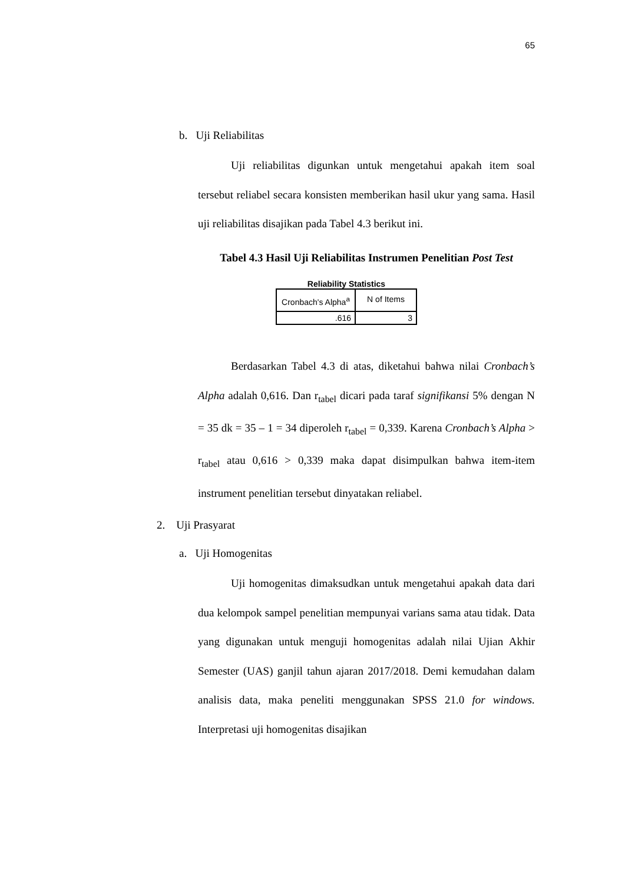65
b. Uji Reliabilitas
Uji reliabilitas digunkan untuk mengetahui apakah item soal tersebut reliabel secara konsisten memberikan hasil ukur yang sama. Hasil uji reliabilitas disajikan pada Tabel 4.3 berikut ini.
Tabel 4.3 Hasil Uji Reliabilitas Instrumen Penelitian Post Test
Reliability Statistics
| Cronbach's Alpha<sup>a</sup> | N of Items |
| .616 | 3 |
Berdasarkan Tabel 4.3 di atas, diketahui bahwa nilai Cronbach’s Alpha adalah 0,616. Dan r<sub>tabel</sub> dicari pada taraf signifikansi 5% dengan N = 35 dk = 35 – 1 = 34 diperoleh r<sub>tabel</sub> = 0,339. Karena Cronbach’s Alpha > r<sub>tabel</sub> atau 0,616 > 0,339 maka dapat disimpulkan bahwa item-item instrument penelitian tersebut dinyatakan reliabel.
2. Uji Prasyarat
a. Uji Homogenitas
Uji homogenitas dimaksudkan untuk mengetahui apakah data dari dua kelompok sampel penelitian mempunyai varians sama atau tidak. Data yang digunakan untuk menguji homogenitas adalah nilai Ujian Akhir Semester (UAS) ganjil tahun ajaran 2017/2018. Demi kemudahan dalam analisis data, maka peneliti menggunakan SPSS 21.0 for windows. Interpretasi uji homogenitas disajikan